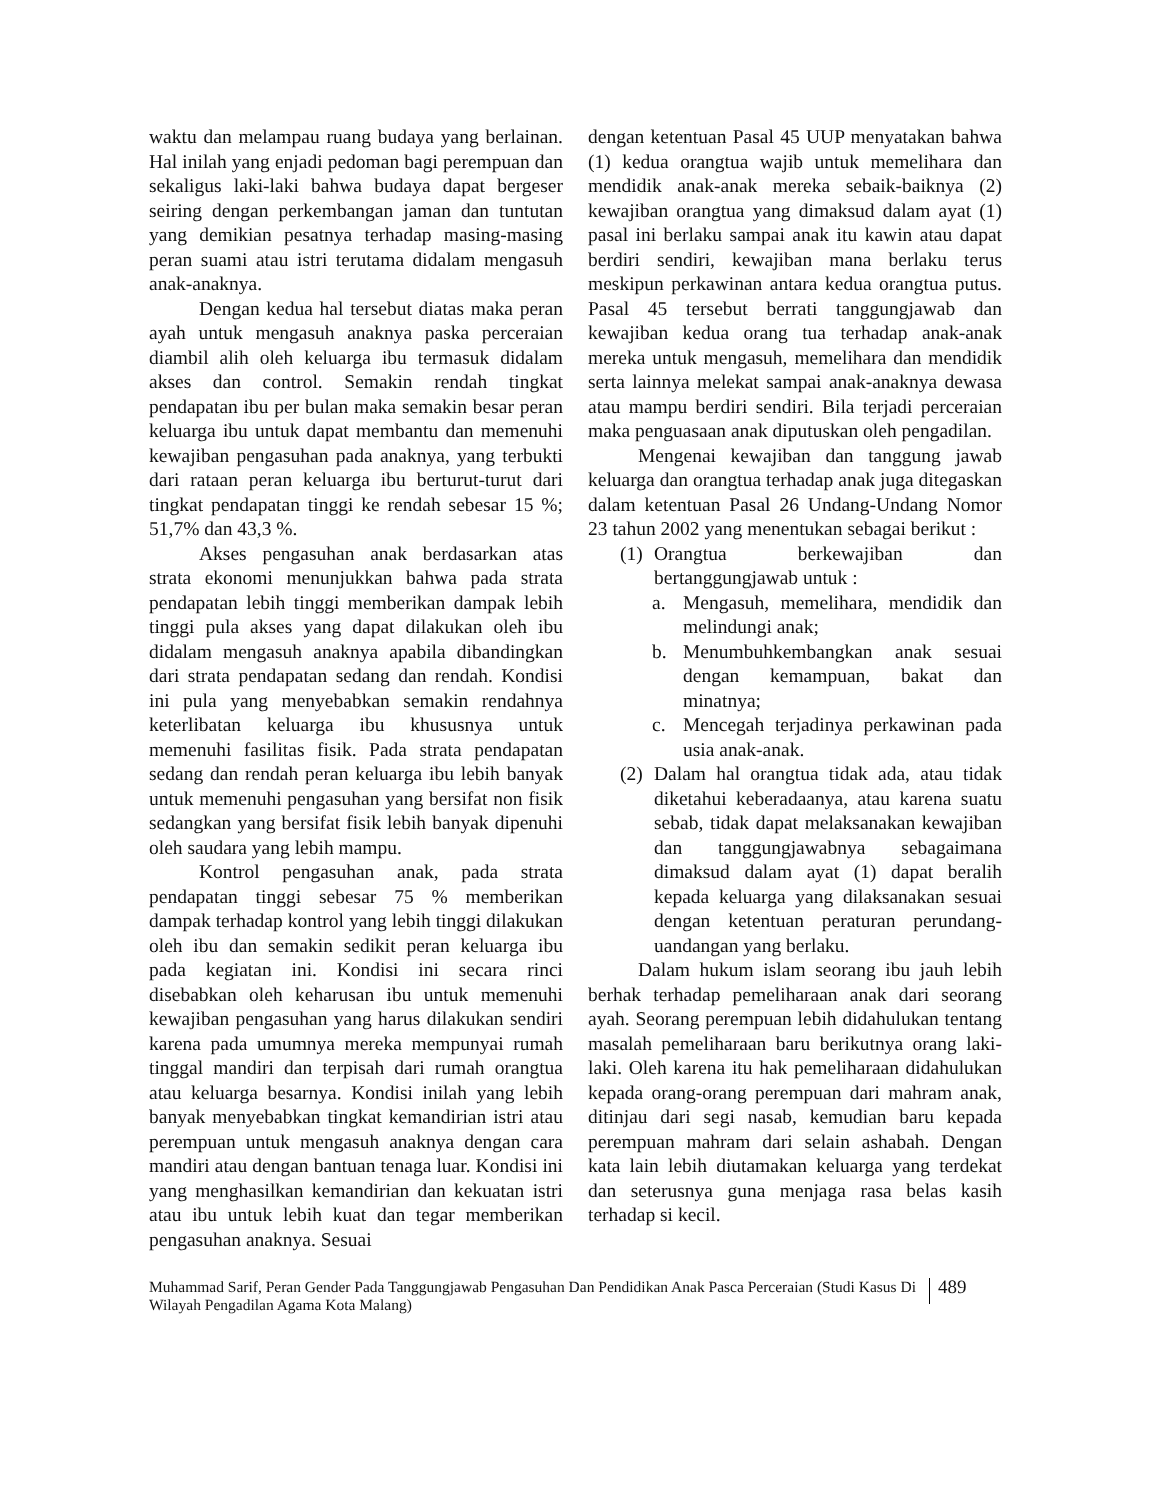waktu dan melampau ruang budaya yang berlainan. Hal inilah yang enjadi pedoman bagi perempuan dan sekaligus laki-laki bahwa budaya dapat bergeser seiring dengan perkembangan jaman dan tuntutan yang demikian pesatnya terhadap masing-masing peran suami atau istri terutama didalam mengasuh anak-anaknya.
Dengan kedua hal tersebut diatas maka peran ayah untuk mengasuh anaknya paska perceraian diambil alih oleh keluarga ibu termasuk didalam akses dan control. Semakin rendah tingkat pendapatan ibu per bulan maka semakin besar peran keluarga ibu untuk dapat membantu dan memenuhi kewajiban pengasuhan pada anaknya, yang terbukti dari rataan peran keluarga ibu berturut-turut dari tingkat pendapatan tinggi ke rendah sebesar 15 %; 51,7% dan 43,3 %.
Akses pengasuhan anak berdasarkan atas strata ekonomi menunjukkan bahwa pada strata pendapatan lebih tinggi memberikan dampak lebih tinggi pula akses yang dapat dilakukan oleh ibu didalam mengasuh anaknya apabila dibandingkan dari strata pendapatan sedang dan rendah. Kondisi ini pula yang menyebabkan semakin rendahnya keterlibatan keluarga ibu khususnya untuk memenuhi fasilitas fisik. Pada strata pendapatan sedang dan rendah peran keluarga ibu lebih banyak untuk memenuhi pengasuhan yang bersifat non fisik sedangkan yang bersifat fisik lebih banyak dipenuhi oleh saudara yang lebih mampu.
Kontrol pengasuhan anak, pada strata pendapatan tinggi sebesar 75 % memberikan dampak terhadap kontrol yang lebih tinggi dilakukan oleh ibu dan semakin sedikit peran keluarga ibu pada kegiatan ini. Kondisi ini secara rinci disebabkan oleh keharusan ibu untuk memenuhi kewajiban pengasuhan yang harus dilakukan sendiri karena pada umumnya mereka mempunyai rumah tinggal mandiri dan terpisah dari rumah orangtua atau keluarga besarnya. Kondisi inilah yang lebih banyak menyebabkan tingkat kemandirian istri atau perempuan untuk mengasuh anaknya dengan cara mandiri atau dengan bantuan tenaga luar. Kondisi ini yang menghasilkan kemandirian dan kekuatan istri atau ibu untuk lebih kuat dan tegar memberikan pengasuhan anaknya. Sesuai
dengan ketentuan Pasal 45 UUP menyatakan bahwa (1) kedua orangtua wajib untuk memelihara dan mendidik anak-anak mereka sebaik-baiknya (2) kewajiban orangtua yang dimaksud dalam ayat (1) pasal ini berlaku sampai anak itu kawin atau dapat berdiri sendiri, kewajiban mana berlaku terus meskipun perkawinan antara kedua orangtua putus. Pasal 45 tersebut berrati tanggungjawab dan kewajiban kedua orang tua terhadap anak-anak mereka untuk mengasuh, memelihara dan mendidik serta lainnya melekat sampai anak-anaknya dewasa atau mampu berdiri sendiri. Bila terjadi perceraian maka penguasaan anak diputuskan oleh pengadilan.
Mengenai kewajiban dan tanggung jawab keluarga dan orangtua terhadap anak juga ditegaskan dalam ketentuan Pasal 26 Undang-Undang Nomor 23 tahun 2002 yang menentukan sebagai berikut :
(1) Orangtua berkewajiban dan bertanggungjawab untuk :
a. Mengasuh, memelihara, mendidik dan melindungi anak;
b. Menumbuhkembangkan anak sesuai dengan kemampuan, bakat dan minatnya;
c. Mencegah terjadinya perkawinan pada usia anak-anak.
(2) Dalam hal orangtua tidak ada, atau tidak diketahui keberadaanya, atau karena suatu sebab, tidak dapat melaksanakan kewajiban dan tanggungjawabnya sebagaimana dimaksud dalam ayat (1) dapat beralih kepada keluarga yang dilaksanakan sesuai dengan ketentuan peraturan perundang-uandangan yang berlaku.
Dalam hukum islam seorang ibu jauh lebih berhak terhadap pemeliharaan anak dari seorang ayah. Seorang perempuan lebih didahulukan tentang masalah pemeliharaan baru berikutnya orang laki-laki. Oleh karena itu hak pemeliharaan didahulukan kepada orang-orang perempuan dari mahram anak, ditinjau dari segi nasab, kemudian baru kepada perempuan mahram dari selain ashabah. Dengan kata lain lebih diutamakan keluarga yang terdekat dan seterusnya guna menjaga rasa belas kasih terhadap si kecil.
Muhammad Sarif, Peran Gender Pada Tanggungjawab Pengasuhan Dan Pendidikan Anak Pasca Perceraian (Studi Kasus Di Wilayah Pengadilan Agama Kota Malang)
489